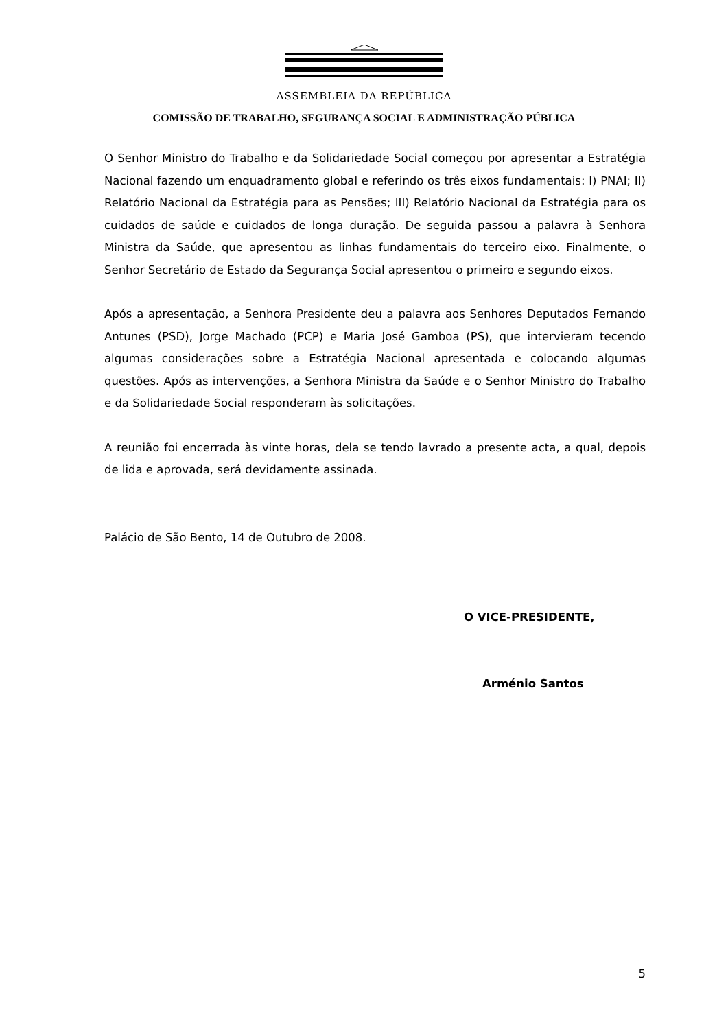ASSEMBLEIA DA REPÚBLICA
COMISSÃO DE TRABALHO, SEGURANÇA SOCIAL E ADMINISTRAÇÃO PÚBLICA
O Senhor Ministro do Trabalho e da Solidariedade Social começou por apresentar a Estratégia Nacional fazendo um enquadramento global e referindo os três eixos fundamentais: I) PNAI; II) Relatório Nacional da Estratégia para as Pensões; III) Relatório Nacional da Estratégia para os cuidados de saúde e cuidados de longa duração. De seguida passou a palavra à Senhora Ministra da Saúde, que apresentou as linhas fundamentais do terceiro eixo. Finalmente, o Senhor Secretário de Estado da Segurança Social apresentou o primeiro e segundo eixos.
Após a apresentação, a Senhora Presidente deu a palavra aos Senhores Deputados Fernando Antunes (PSD), Jorge Machado (PCP) e Maria José Gamboa (PS), que intervieram tecendo algumas considerações sobre a Estratégia Nacional apresentada e colocando algumas questões. Após as intervenções, a Senhora Ministra da Saúde e o Senhor Ministro do Trabalho e da Solidariedade Social responderam às solicitações.
A reunião foi encerrada às vinte horas, dela se tendo lavrado a presente acta, a qual, depois de lida e aprovada, será devidamente assinada.
Palácio de São Bento, 14 de Outubro de 2008.
O VICE-PRESIDENTE,
Arménio Santos
5